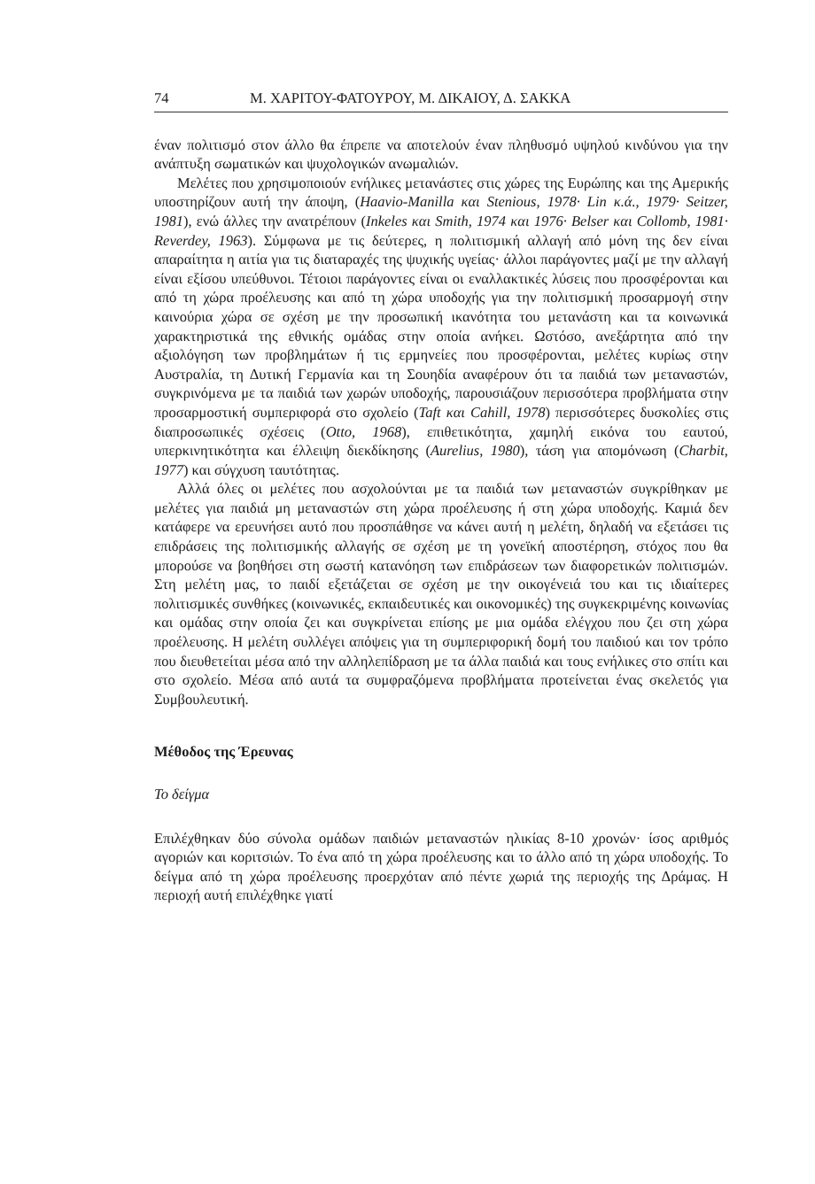74 Μ. ΧΑΡΙΤΟΥ-ΦΑΤΟΥΡΟΥ, Μ. ΔΙΚΑΙΟΥ, Δ. ΣΑΚΚΑ
έναν πολιτισμό στον άλλο θα έπρεπε να αποτελούν έναν πληθυσμό υψηλού κινδύνου για την ανάπτυξη σωματικών και ψυχολογικών ανωμαλιών.
Μελέτες που χρησιμοποιούν ενήλικες μετανάστες στις χώρες της Ευρώπης και της Αμερικής υποστηρίζουν αυτή την άποψη, (Haavio-Manilla και Stenious, 1978· Lin κ.ά., 1979· Seitzer, 1981), ενώ άλλες την ανατρέπουν (Inkeles και Smith, 1974 και 1976· Belser και Collomb, 1981· Reverdey, 1963). Σύμφωνα με τις δεύτερες, η πολιτισμική αλλαγή από μόνη της δεν είναι απαραίτητα η αιτία για τις διαταραχές της ψυχικής υγείας· άλλοι παράγοντες μαζί με την αλλαγή είναι εξίσου υπεύθυνοι. Τέτοιοι παράγοντες είναι οι εναλλακτικές λύσεις που προσφέρονται και από τη χώρα προέλευσης και από τη χώρα υποδοχής για την πολιτισμική προσαρμογή στην καινούρια χώρα σε σχέση με την προσωπική ικανότητα του μετανάστη και τα κοινωνικά χαρακτηριστικά της εθνικής ομάδας στην οποία ανήκει. Ωστόσο, ανεξάρτητα από την αξιολόγηση των προβλημάτων ή τις ερμηνείες που προσφέρονται, μελέτες κυρίως στην Αυστραλία, τη Δυτική Γερμανία και τη Σουηδία αναφέρουν ότι τα παιδιά των μεταναστών, συγκρινόμενα με τα παιδιά των χωρών υποδοχής, παρουσιάζουν περισσότερα προβλήματα στην προσαρμοστική συμπεριφορά στο σχολείο (Taft και Cahill, 1978) περισσότερες δυσκολίες στις διαπροσωπικές σχέσεις (Otto, 1968), επιθετικότητα, χαμηλή εικόνα του εαυτού, υπερκινητικότητα και έλλειψη διεκδίκησης (Aurelius, 1980), τάση για απομόνωση (Charbit, 1977) και σύγχυση ταυτότητας.
Αλλά όλες οι μελέτες που ασχολούνται με τα παιδιά των μεταναστών συγκρίθηκαν με μελέτες για παιδιά μη μεταναστών στη χώρα προέλευσης ή στη χώρα υποδοχής. Καμιά δεν κατάφερε να ερευνήσει αυτό που προσπάθησε να κάνει αυτή η μελέτη, δηλαδή να εξετάσει τις επιδράσεις της πολιτισμικής αλλαγής σε σχέση με τη γονεϊκή αποστέρηση, στόχος που θα μπορούσε να βοηθήσει στη σωστή κατανόηση των επιδράσεων των διαφορετικών πολιτισμών. Στη μελέτη μας, το παιδί εξετάζεται σε σχέση με την οικογένειά του και τις ιδιαίτερες πολιτισμικές συνθήκες (κοινωνικές, εκπαιδευτικές και οικονομικές) της συγκεκριμένης κοινωνίας και ομάδας στην οποία ζει και συγκρίνεται επίσης με μια ομάδα ελέγχου που ζει στη χώρα προέλευσης. Η μελέτη συλλέγει απόψεις για τη συμπεριφορική δομή του παιδιού και τον τρόπο που διευθετείται μέσα από την αλληλεπίδραση με τα άλλα παιδιά και τους ενήλικες στο σπίτι και στο σχολείο. Μέσα από αυτά τα συμφραζόμενα προβλήματα προτείνεται ένας σκελετός για Συμβουλευτική.
Μέθοδος της Έρευνας
Το δείγμα
Επιλέχθηκαν δύο σύνολα ομάδων παιδιών μεταναστών ηλικίας 8-10 χρονών· ίσος αριθμός αγοριών και κοριτσιών. Το ένα από τη χώρα προέλευσης και το άλλο από τη χώρα υποδοχής. Το δείγμα από τη χώρα προέλευσης προερχόταν από πέντε χωριά της περιοχής της Δράμας. Η περιοχή αυτή επιλέχθηκε γιατί